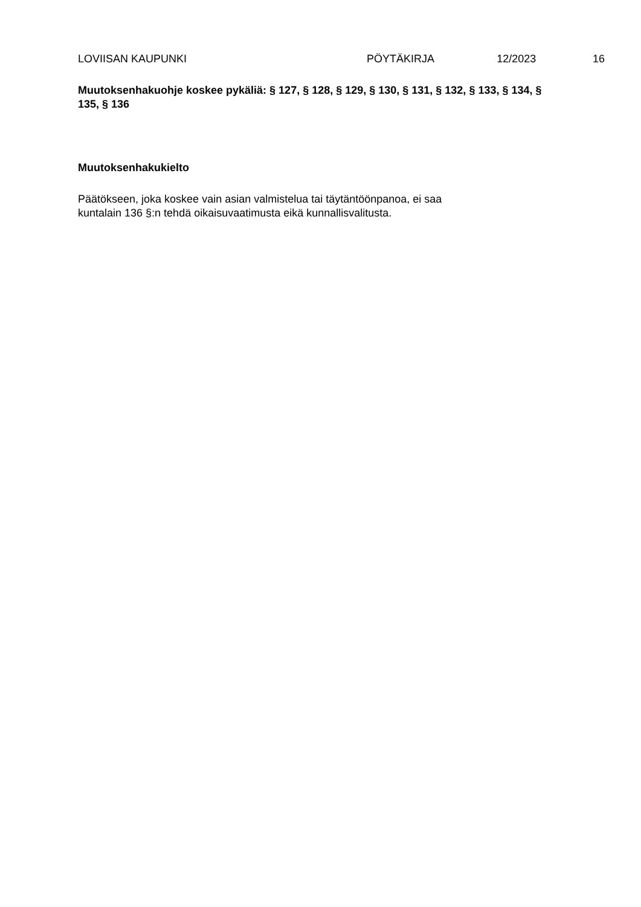LOVIISAN KAUPUNKI PÖYTÄKIRJA 12/2023 16
Muutoksenhakuohje koskee pykäliä: § 127, § 128, § 129, § 130, § 131, § 132, § 133, § 134, § 135, § 136
Muutoksenhakukielto
Päätökseen, joka koskee vain asian valmistelua tai täytäntöönpanoa, ei saa
kuntalain 136 §:n tehdä oikaisuvaatimusta eikä kunnallisvalitusta.